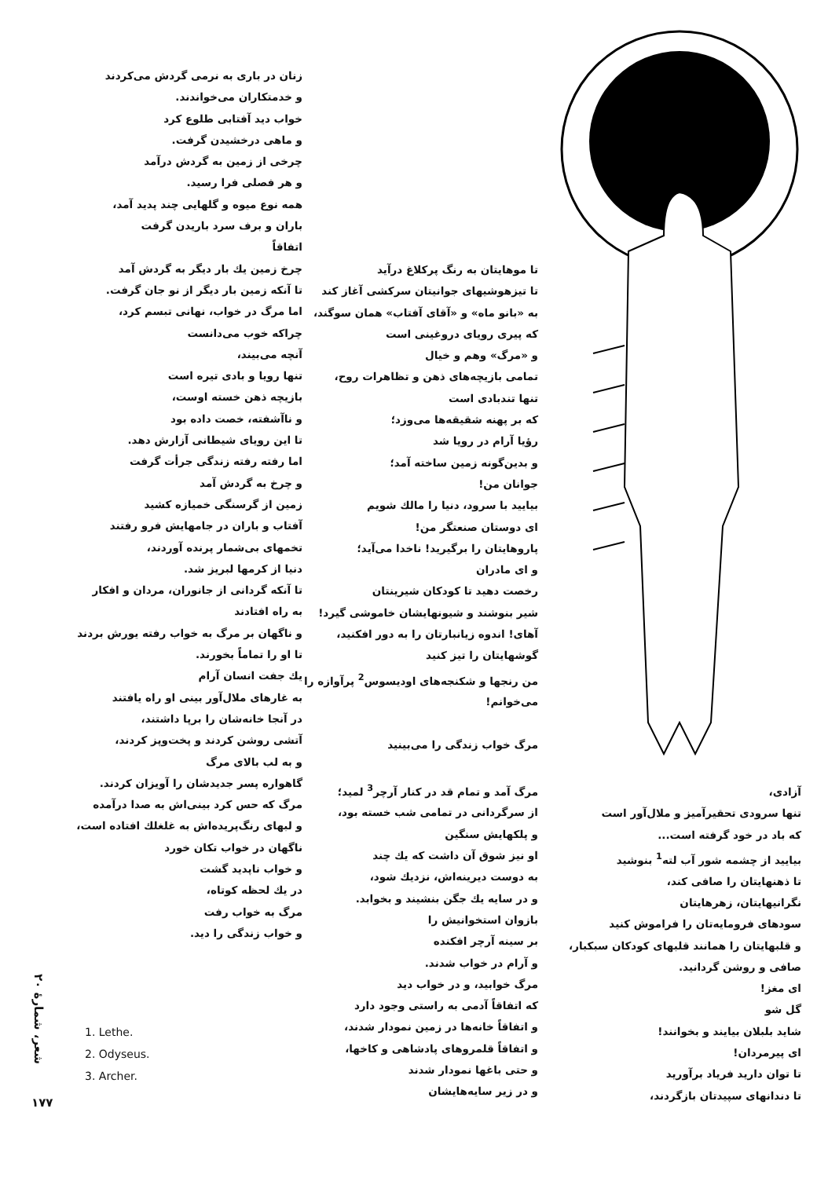زنان در باری به نرمی گردش می‌کردند
و خدمتکاران می‌خواندند.
خواب دید آفتابی طلوع کرد
و ماهی درخشیدن گرفت.
چرخی از زمین به گردش درآمد
و هر فصلی فرا رسید.
همه نوع میوه و گلهایی چند پدید آمد،
باران و برف سرد باریدن گرفت
اتفاقاً
چرخ زمین یك بار دیگر به گردش آمد
تا آنکه زمین بار دیگر از نو جان گرفت.
اما مرگ در خواب، نهانی تبسم کرد،
چراکه خوب می‌دانست
آنچه می‌بیند،
تنها رویا و بادی تیره است
بازیچه ذهن خسته اوست،
و ناآشفته، خصت داده بود
تا این رویای شیطانی آزارش دهد.
اما رفته رفته زندگی جرأت گرفت
و چرخ به گردش آمد
زمین از گرسنگی خمیازه کشید
آفتاب و باران در جامهایش فرو رفتند
تخمهای بی‌شمار پرنده آوردند،
دنیا از کرمها لبریز شد.
تا آنکه گردانی از جانوران، مردان و افکار
به راه افتادند
و ناگهان بر مرگ به خواب رفته یورش بردند
تا او را تماماً بخورند.
یك جفت انسان آرام
به غارهای ملال‌آور بینی او راه یافتند
در آنجا خانه‌شان را برپا داشتند،
آتشی روشن کردند و پخت‌وپز کردند،
و به لب بالای مرگ
گاهواره پسر جدیدشان را آویزان کردند.
مرگ که حس کرد بینی‌اش به صدا درآمده
و لبهای رنگ‌پریده‌اش به غلغلك افتاده است،
ناگهان در خواب تکان خورد
و خواب ناپدید گشت
در یك لحظه کوتاه،
مرگ به خواب رفت
و خواب زندگی را دید.
تا موهایتان به رنگ پرکلاغ درآید
تا تیزهوشیهای جوانیتان سرکشی آغاز کند
به «بانو ماه» و «آقای آفتاب» همان سوگند،
که پیری رویای دروغینی است
و «مرگ» وهم و خیال
تمامی بازیچه‌های ذهن و تظاهرات روح،
تنها تندبادی است
که بر پهنه شقیقه‌ها می‌وزد؛
رؤیا آرام در رویا شد
و بدین‌گونه زمین ساخته آمد؛
جوانان من!
بیایید با سرود، دنیا را مالك شویم
ای دوستان صنعتگر من!
پاروهایتان را برگیرید! ناخدا می‌آید؛
و ای مادران
رخصت دهید تا کودکان شیرینتان
شیر بنوشند و شیونهایشان خاموشی گیرد!
آهای! اندوه زیانبارتان را به دور افکنید،
گوشهایتان را تیز کنید
من رنجها و شکنجه‌های اودیسوس<sup>2</sup> پرآوازه را
می‌خوانم!
مرگ خواب زندگی را می‌بینید
مرگ آمد و تمام قد در کنار آرچر<sup>3</sup> لمید؛
از سرگردانی در تمامی شب خسته بود،
و پلکهایش سنگین
او نیز شوق آن داشت که یك چند
به دوست دیرینه‌اش، نزدیك شود،
و در سایه یك جگن بنشیند و بخوابد.
بازوان استخوانیش را
بر سینه آرچر افکنده
و آرام در خواب شدند.
مرگ خوابید، و در خواب دید
که اتفاقاً آدمی به راستی وجود دارد
و اتفاقاً خانه‌ها در زمین نمودار شدند،
و اتفاقاً قلمروهای پادشاهی و کاخها،
و حتی باغها نمودار شدند
و در زیر سایه‌هایشان
آزادی،
تنها سرودی تحقیرآمیز و ملال‌آور است
که باد در خود گرفته است...
بیایید از چشمه شور آب لته<sup>1</sup> بنوشید
تا ذهنهایتان را صافی کند،
نگرانیهایتان، زهرهایتان
سودهای فرومایه‌تان را فراموش کنید
و قلبهایتان را همانند قلبهای کودکان سبکبار،
صافی و روشن گردانید.
ای مغز!
گل شو
شاید بلبلان بیایند و بخوانند!
ای پیرمردان!
تا توان دارید فریاد برآورید
تا دندانهای سپیدتان بازگردند،
شعر، شمارهٔ ۲۰
1. Lethe.
2. Odyseus.
3. Archer.
۱۷۷